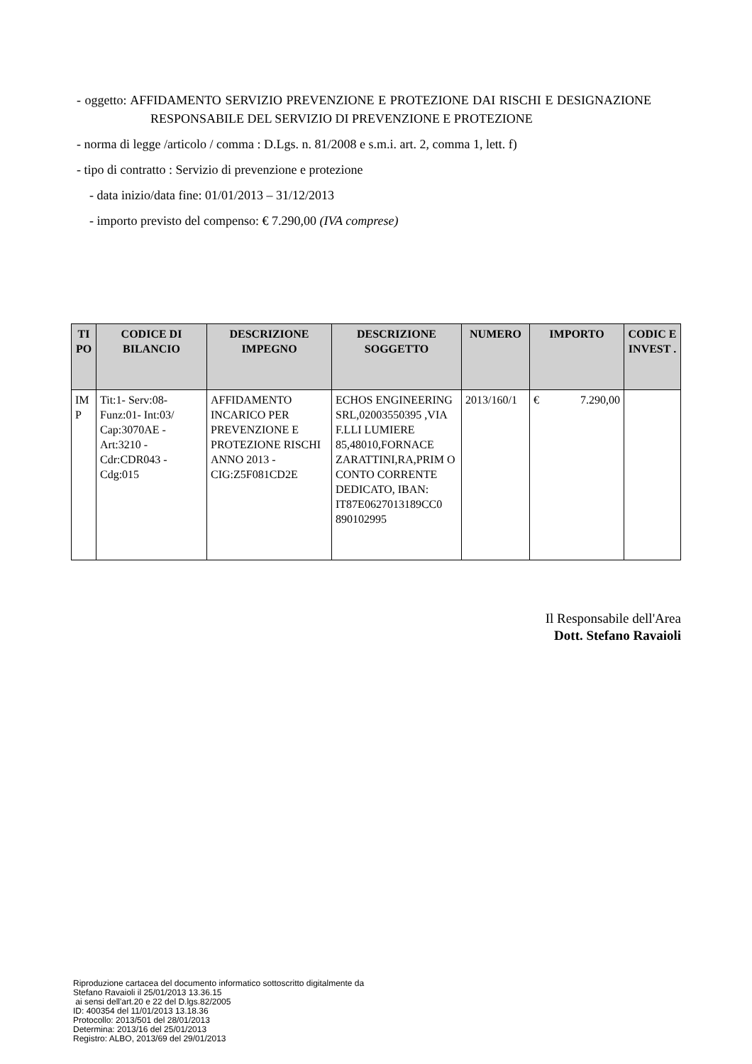- oggetto: AFFIDAMENTO SERVIZIO PREVENZIONE E PROTEZIONE DAI RISCHI E DESIGNAZIONE RESPONSABILE DEL SERVIZIO DI PREVENZIONE E PROTEZIONE
- norma di legge /articolo / comma : D.Lgs. n. 81/2008 e s.m.i. art. 2, comma 1, lett. f)
- tipo di contratto : Servizio di prevenzione e protezione
- data inizio/data fine: 01/01/2013 – 31/12/2013
- importo previsto del compenso: € 7.290,00 (IVA comprese)
| TI PO | CODICE DI BILANCIO | DESCRIZIONE IMPEGNO | DESCRIZIONE SOGGETTO | NUMERO | IMPORTO | CODIC E INVEST . |
| --- | --- | --- | --- | --- | --- | --- |
| IM P | Tit:1- Serv:08- Funz:01- Int:03/ Cap:3070AE - Art:3210 - Cdr:CDR043 - Cdg:015 | AFFIDAMENTO INCARICO PER PREVENZIONE E PROTEZIONE RISCHI ANNO 2013 - CIG:Z5F081CD2E | ECHOS ENGINEERING SRL,02003550395 ,VIA F.LLI LUMIERE 85,48010,FORNACE ZARATTINI,RA,PRIM O CONTO CORRENTE DEDICATO, IBAN: IT87E0627013189CC0 890102995 | 2013/160/1 | € 7.290,00 | |
Il Responsabile dell'Area
Dott. Stefano Ravaioli
Riproduzione cartacea del documento informatico sottoscritto digitalmente da
Stefano Ravaioli il 25/01/2013 13.36.15
ai sensi dell'art.20 e 22 del D.lgs.82/2005
ID: 400354 del 11/01/2013 13.18.36
Protocollo: 2013/501 del 28/01/2013
Determina: 2013/16 del 25/01/2013
Registro: ALBO, 2013/69 del 29/01/2013